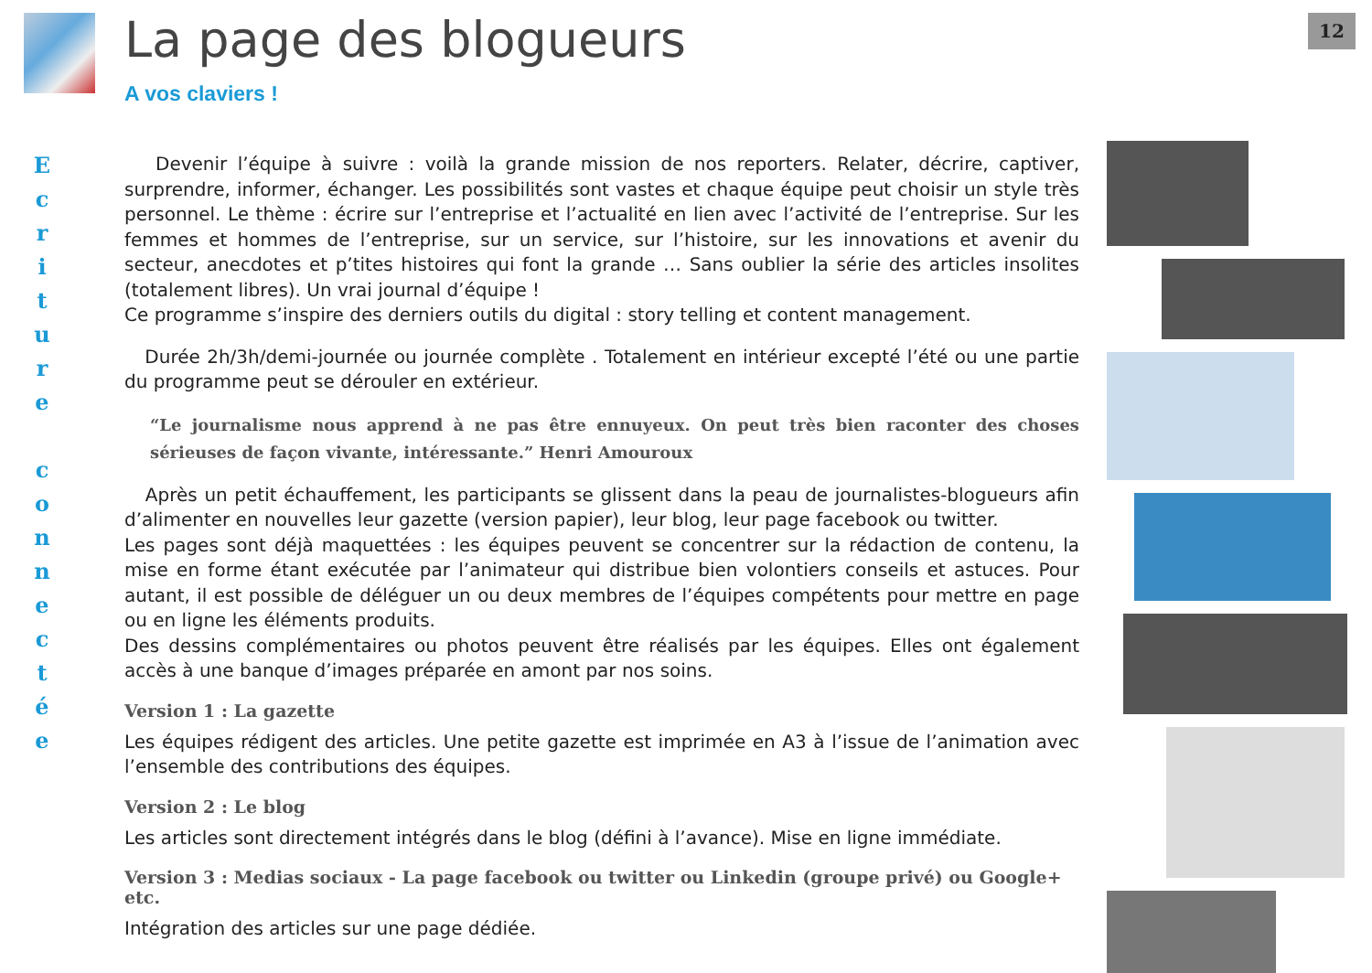E
c
r
i
t
u
r
e
c
o
n
n
e
c
t
é
e
La page des blogueurs
A vos claviers !
Devenir l’équipe à suivre : voilà la grande mission de nos reporters. Relater, décrire, captiver, surprendre, informer, échanger. Les possibilités sont vastes et chaque équipe peut choisir un style très personnel. Le thème : écrire sur l’entreprise et l’actualité en lien avec l’activité de l’entreprise. Sur les femmes et hommes de l’entreprise, sur un service, sur l’histoire, sur les innovations et avenir du secteur, anecdotes et p’tites histoires qui font la grande … Sans oublier la série des articles insolites (totalement libres). Un vrai journal d’équipe !
Ce programme s’inspire des derniers outils du digital : story telling et content management.
Durée 2h/3h/demi-journée ou journée complète . Totalement en intérieur excepté l’été ou une partie du programme peut se dérouler en extérieur.
“Le journalisme nous apprend à ne pas être ennuyeux. On peut très bien raconter des choses sérieuses de façon vivante, intéressante.” Henri Amouroux
Après un petit échauffement, les participants se glissent dans la peau de journalistes-blogueurs afin d’alimenter en nouvelles leur gazette (version papier), leur blog, leur page facebook ou twitter.
Les pages sont déjà maquettées : les équipes peuvent se concentrer sur la rédaction de contenu, la mise en forme étant exécutée par l’animateur qui distribue bien volontiers conseils et astuces. Pour autant, il est possible de déléguer un ou deux membres de l’équipes compétents pour mettre en page ou en ligne les éléments produits.
Des dessins complémentaires ou photos peuvent être réalisés par les équipes. Elles ont également accès à une banque d’images préparée en amont par nos soins.
Version 1 : La gazette
Les équipes rédigent des articles. Une petite gazette est imprimée en A3 à l’issue de l’animation avec l’ensemble des contributions des équipes.
Version 2 : Le blog
Les articles sont directement intégrés dans le blog (défini à l’avance). Mise en ligne immédiate.
Version 3 : Medias sociaux - La page facebook ou twitter ou Linkedin (groupe privé) ou Google+ etc.
Intégration des articles sur une page dédiée.
12